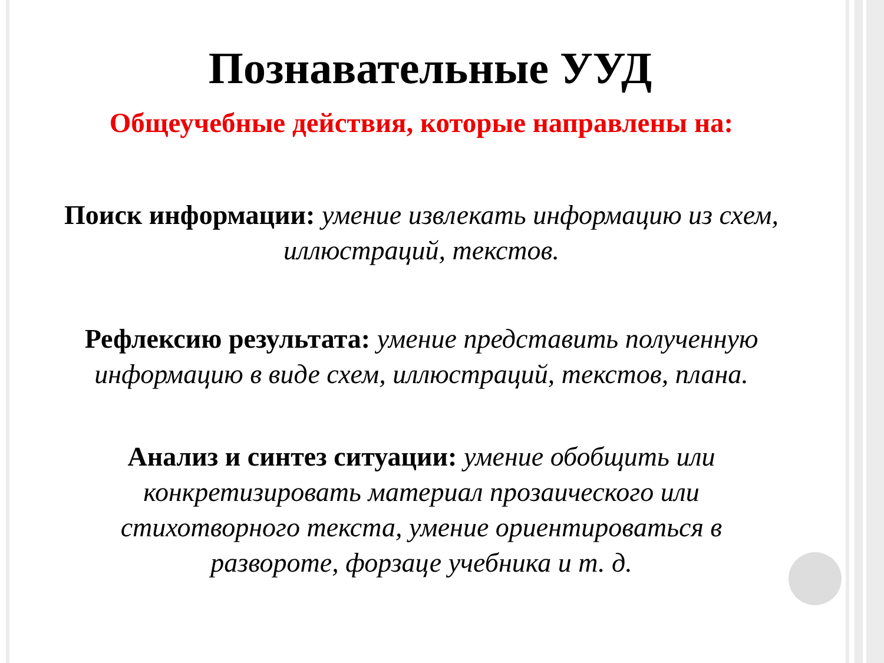Познавательные УУД
Общеучебные действия, которые направлены на:
Поиск информации: умение извлекать информацию из схем, иллюстраций, текстов.
Рефлексию результата: умение представить полученную информацию в виде схем, иллюстраций, текстов, плана.
Анализ и синтез ситуации: умение обобщить или конкретизировать материал прозаического или стихотворного текста, умение ориентироваться в развороте, форзаце учебника и т. д.